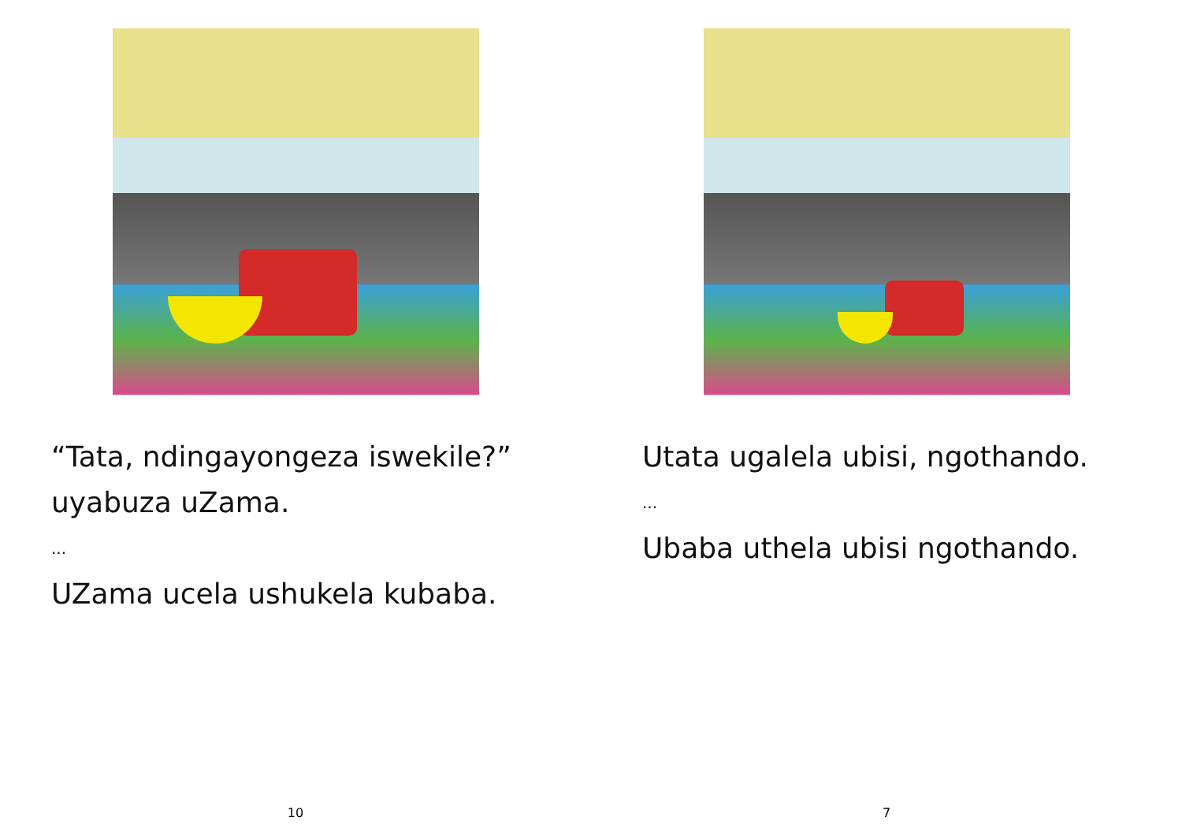“Tata, ndingayongeza iswekile?” uyabuza uZama.
...
UZama ucela ushukela kubaba.
10
Utata ugalela ubisi, ngothando.
...
Ubaba uthela ubisi ngothando.
7